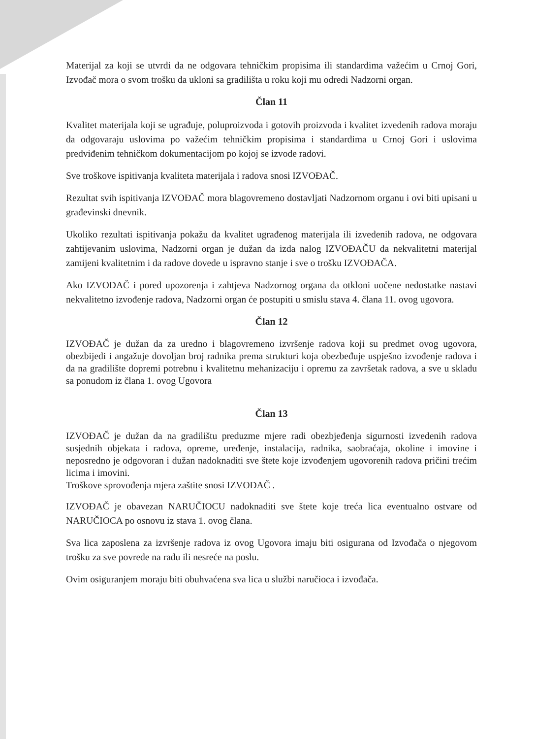Materijal za koji se utvrdi da ne odgovara tehničkim propisima ili standardima važećim u Crnoj Gori, Izvođač mora o svom trošku da ukloni sa gradilišta u roku koji mu odredi Nadzorni organ.
Član 11
Kvalitet materijala koji se ugrađuje, poluproizvoda i gotovih proizvoda i kvalitet izvedenih radova moraju da odgovaraju uslovima po važećim tehničkim propisima i standardima u Crnoj Gori i uslovima predviđenim tehničkom dokumentacijom po kojoj se izvode radovi.
Sve troškove ispitivanja kvaliteta materijala i radova snosi IZVOĐAČ.
Rezultat svih ispitivanja IZVOĐAČ mora blagovremeno dostavljati Nadzornom organu i ovi biti upisani u građevinski dnevnik.
Ukoliko rezultati ispitivanja pokažu da kvalitet ugrađenog materijala ili izvedenih radova, ne odgovara zahtijevanim uslovima, Nadzorni organ je dužan da izda nalog IZVOĐAČU da nekvalitetni materijal zamijeni kvalitetnim i da radove dovede u ispravno stanje i sve o trošku IZVOĐAČA.
Ako IZVOĐAČ i pored upozorenja i zahtjeva Nadzornog organa da otkloni uočene nedostatke nastavi nekvalitetno izvođenje radova, Nadzorni organ će postupiti u smislu stava 4. člana 11. ovog ugovora.
Član 12
IZVOĐAČ je dužan da za uredno i blagovremeno izvršenje radova koji su predmet ovog ugovora, obezbijedi i angažuje dovoljan broj radnika prema strukturi koja obezbeđuje uspješno izvođenje radova i da na gradilište dopremi potrebnu i kvalitetnu mehanizaciju i opremu za završetak radova, a sve u skladu sa ponudom iz člana 1. ovog Ugovora
Član 13
IZVOĐAČ je dužan da na gradilištu preduzme mjere radi obezbjeđenja sigurnosti izvedenih radova susjednih objekata i radova, opreme, uređenje, instalacija, radnika, saobraćaja, okoline i imovine i neposredno je odgovoran i dužan nadoknaditi sve štete koje izvođenjem ugovorenih radova pričini trećim licima i imovini.
Troškove sprovođenja mjera zaštite snosi IZVOĐAČ .
IZVOĐAČ je obavezan NARUČIOCU nadoknaditi sve štete koje treća lica eventualno ostvare od NARUČIOCA po osnovu iz stava 1. ovog člana.
Sva lica zaposlena za izvršenje radova iz ovog Ugovora imaju biti osigurana od Izvođača o njegovom trošku za sve povrede na radu ili nesreće na poslu.
Ovim osiguranjem moraju biti obuhvaćena sva lica u službi naručioca i izvođača.